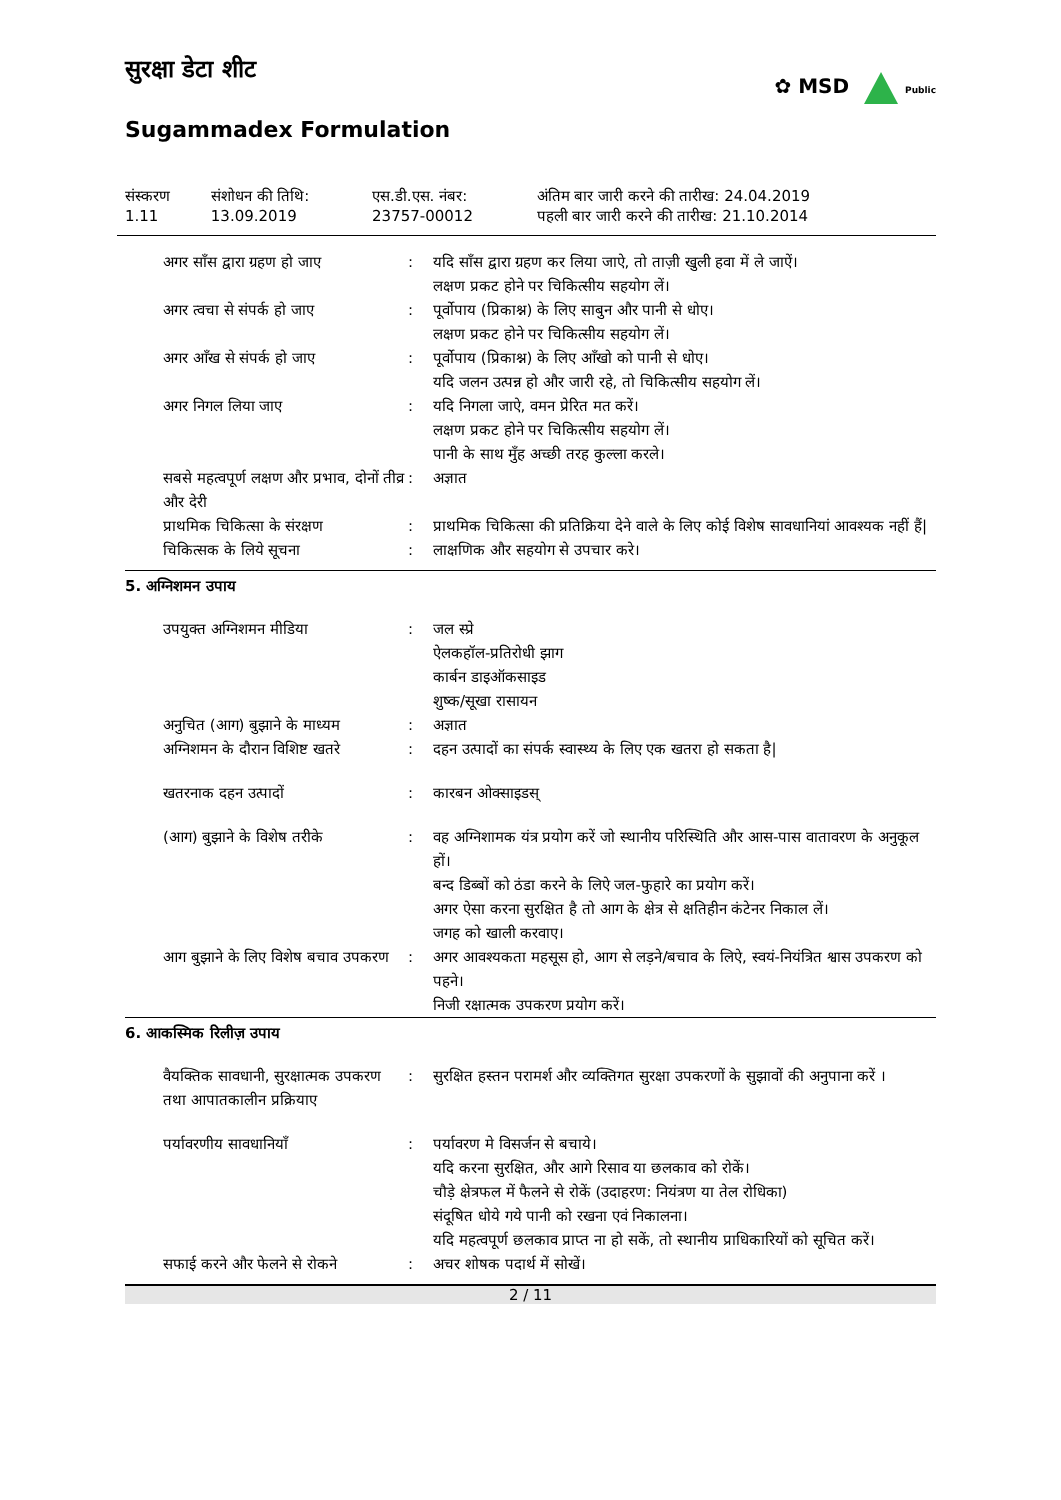✿ MSD Public
सुरक्षा डेटा शीट
Sugammadex Formulation
| संस्करण 1.11 | संशोधन की तिथि: 13.09.2019 | एस.डी.एस. नंबर: 23757-00012 | अंतिम बार जारी करने की तारीख: 24.04.2019 पहली बार जारी करने की तारीख: 21.10.2014 |
| अगर साँस द्वारा ग्रहण हो जाए | : | यदि साँस द्वारा ग्रहण कर लिया जाऐ, तो ताज़ी खुली हवा में ले जाऐं। लक्षण प्रकट होने पर चिकित्सीय सहयोग लें। |
| अगर त्वचा से संपर्क हो जाए | : | पूर्वोपाय (प्रिकाश्न) के लिए साबुन और पानी से धोए। लक्षण प्रकट होने पर चिकित्सीय सहयोग लें। |
| अगर आँख से संपर्क हो जाए | : | पूर्वोपाय (प्रिकाश्न) के लिए आँखो को पानी से धोए। यदि जलन उत्पन्न हो और जारी रहे, तो चिकित्सीय सहयोग लें। |
| अगर निगल लिया जाए | : | यदि निगला जाऐ, वमन प्रेरित मत करें। लक्षण प्रकट होने पर चिकित्सीय सहयोग लें। पानी के साथ मुँह अच्छी तरह कुल्ला करले। |
| सबसे महत्वपूर्ण लक्षण और प्रभाव, दोनों तीव्र और देरी | : | अज्ञात |
| प्राथमिक चिकित्सा के संरक्षण | : | प्राथमिक चिकित्सा की प्रतिक्रिया देने वाले के लिए कोई विशेष सावधानियां आवश्यक नहीं हैं/ |
| चिकित्सक के लिये सूचना | : | लाक्षणिक और सहयोग से उपचार करे। |
5. अग्निशमन उपाय
| उपयुक्त अग्निशमन मीडिया | : | जल स्प्रे ऐलकहॉल-प्रतिरोधी झाग कार्बन डाइऑकसाइड शुष्क/सूखा रासायन |
| अनुचित (आग) बुझाने के माध्यम | : | अज्ञात |
| अग्निशमन के दौरान विशिष्ट खतरे | : | दहन उत्पादों का संपर्क स्वास्थ्य के लिए एक खतरा हो सकता है/ |
| खतरनाक दहन उत्पादों | : | कारबन ओक्साइडस् |
| (आग) बुझाने के विशेष तरीके | : | वह अग्निशामक यंत्र प्रयोग करें जो स्थानीय परिस्थिति और आस-पास वातावरण के अनुकूल हों। बन्द डिब्बों को ठंडा करने के लिऐ जल-फुहारे का प्रयोग करें। अगर ऐसा करना सुरक्षित है तो आग के क्षेत्र से क्षतिहीन कंटेनर निकाल लें। जगह को खाली करवाए। |
| आग बुझाने के लिए विशेष बचाव उपकरण | : | अगर आवश्यकता महसूस हो, आग से लड़ने/बचाव के लिऐ, स्वयं-नियंत्रित श्वास उपकरण को पहने। निजी रक्षात्मक उपकरण प्रयोग करें। |
6. आकस्मिक रिलीज़ उपाय
| वैयक्तिक सावधानी, सुरक्षात्मक उपकरण तथा आपातकालीन प्रक्रियाए | : | सुरक्षित हस्तन परामर्श और व्यक्तिगत सुरक्षा उपकरणों के सुझावों की अनुपाना करें । |
| पर्यावरणीय सावधानियाँ | : | पर्यावरण मे विसर्जन से बचाये। यदि करना सुरक्षित, और आगे रिसाव या छलकाव को रोकें। चौड़े क्षेत्रफल में फैलने से रोकें (उदाहरण: नियंत्रण या तेल रोधिका) संदूषित धोये गये पानी को रखना एवं निकालना। यदि महत्वपूर्ण छलकाव प्राप्त ना हो सकें, तो स्थानीय प्राधिकारियों को सूचित करें। |
| सफाई करने और फेलने से रोकने | : | अचर शोषक पदार्थ में सोखें। |
2 / 11